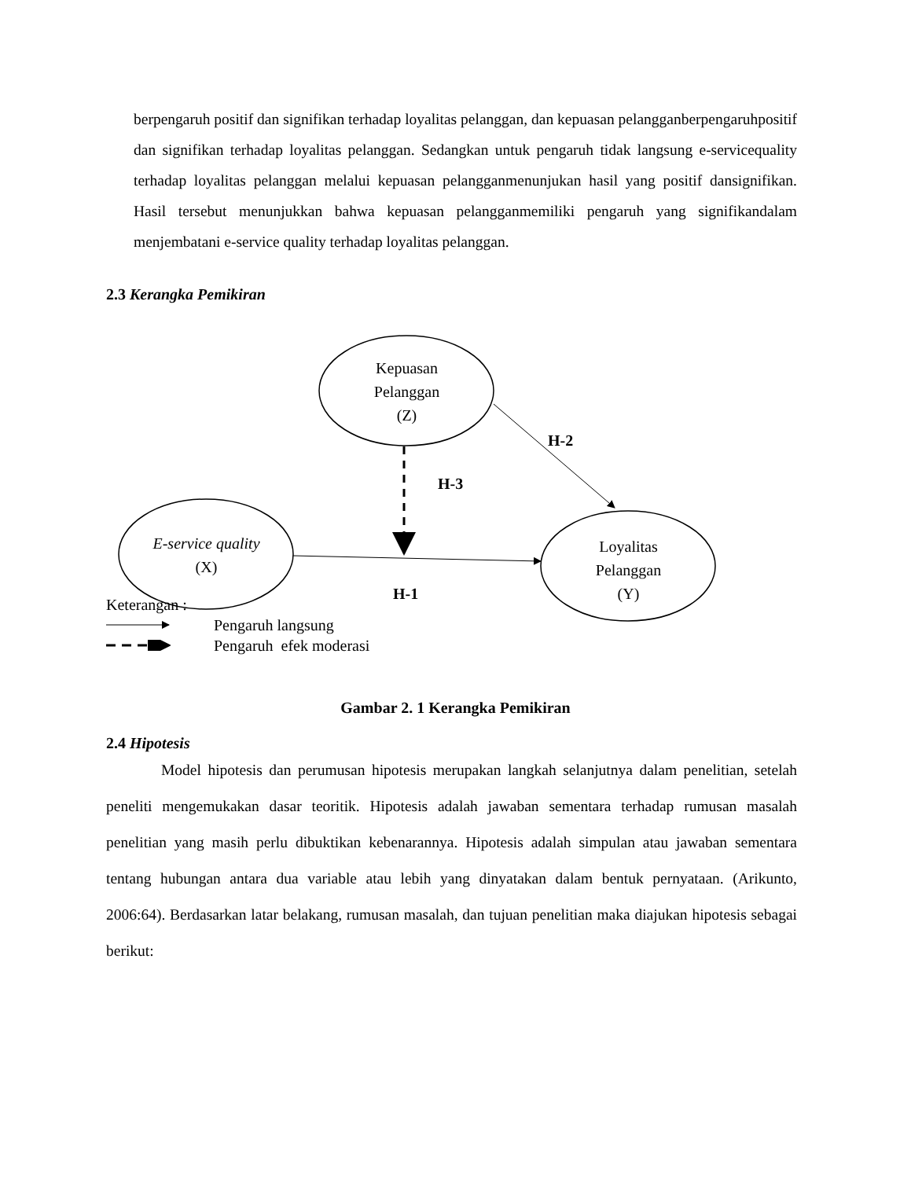berpengaruh positif dan signifikan terhadap loyalitas pelanggan, dan kepuasan pelangganberpengaruhpositif dan signifikan terhadap loyalitas pelanggan. Sedangkan untuk pengaruh tidak langsung e-servicequality terhadap loyalitas pelanggan melalui kepuasan pelangganmenunjukan hasil yang positif dansignifikan. Hasil tersebut menunjukkan bahwa kepuasan pelangganmemiliki pengaruh yang signifikandalam menjembatani e-service quality terhadap loyalitas pelanggan.
2.3 Kerangka Pemikiran
Kepuasan
Pelanggan
(Z)
E-service quality (X)
Loyalitas
Pelanggan
(Y)
H-2
H-3
H-1
Keterangan :
Pengaruh langsung
Pengaruh efek moderasi
Gambar 2. 1 Kerangka Pemikiran
2.4 Hipotesis
Model hipotesis dan perumusan hipotesis merupakan langkah selanjutnya dalam penelitian, setelah peneliti mengemukakan dasar teoritik. Hipotesis adalah jawaban sementara terhadap rumusan masalah penelitian yang masih perlu dibuktikan kebenarannya. Hipotesis adalah simpulan atau jawaban sementara tentang hubungan antara dua variable atau lebih yang dinyatakan dalam bentuk pernyataan. (Arikunto, 2006:64). Berdasarkan latar belakang, rumusan masalah, dan tujuan penelitian maka diajukan hipotesis sebagai berikut: